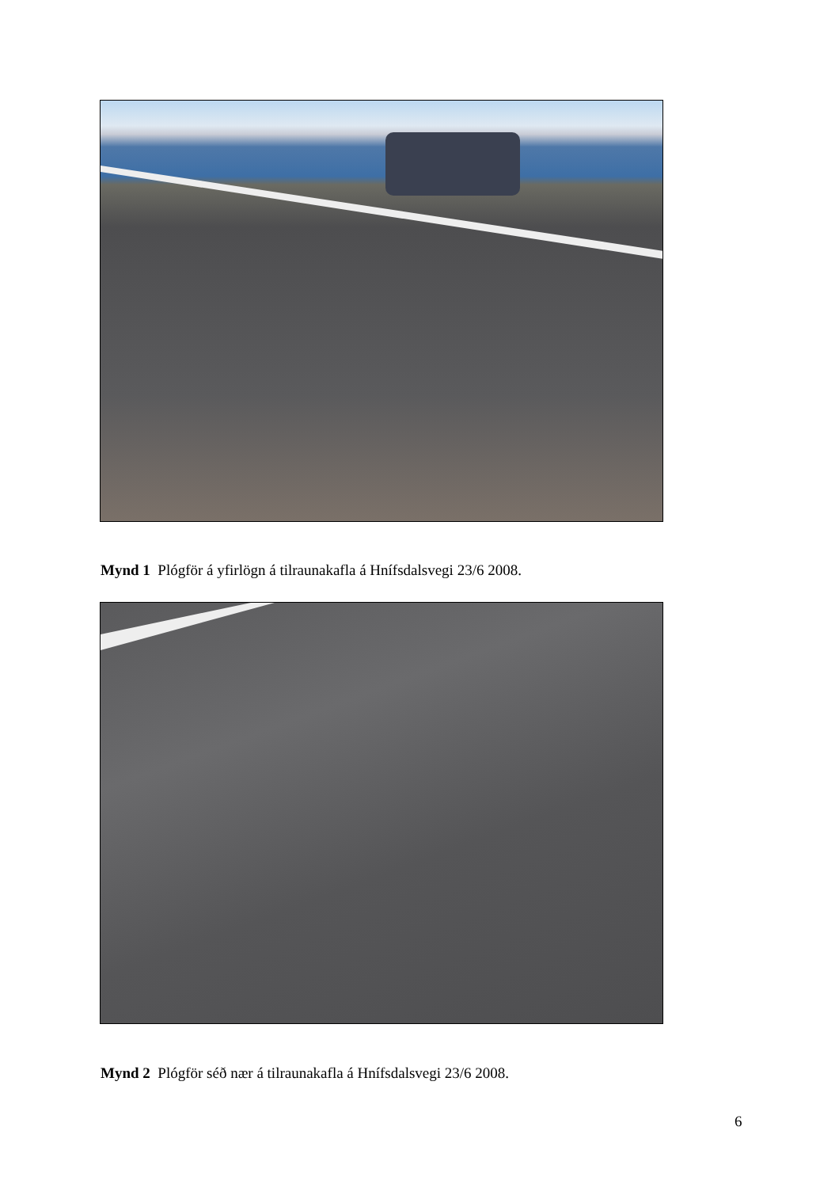Mynd 1 Plógför á yfirlögn á tilraunakafla á Hnífsdalsvegi 23/6 2008.
Mynd 2 Plógför séð nær á tilraunakafla á Hnífsdalsvegi 23/6 2008.
6